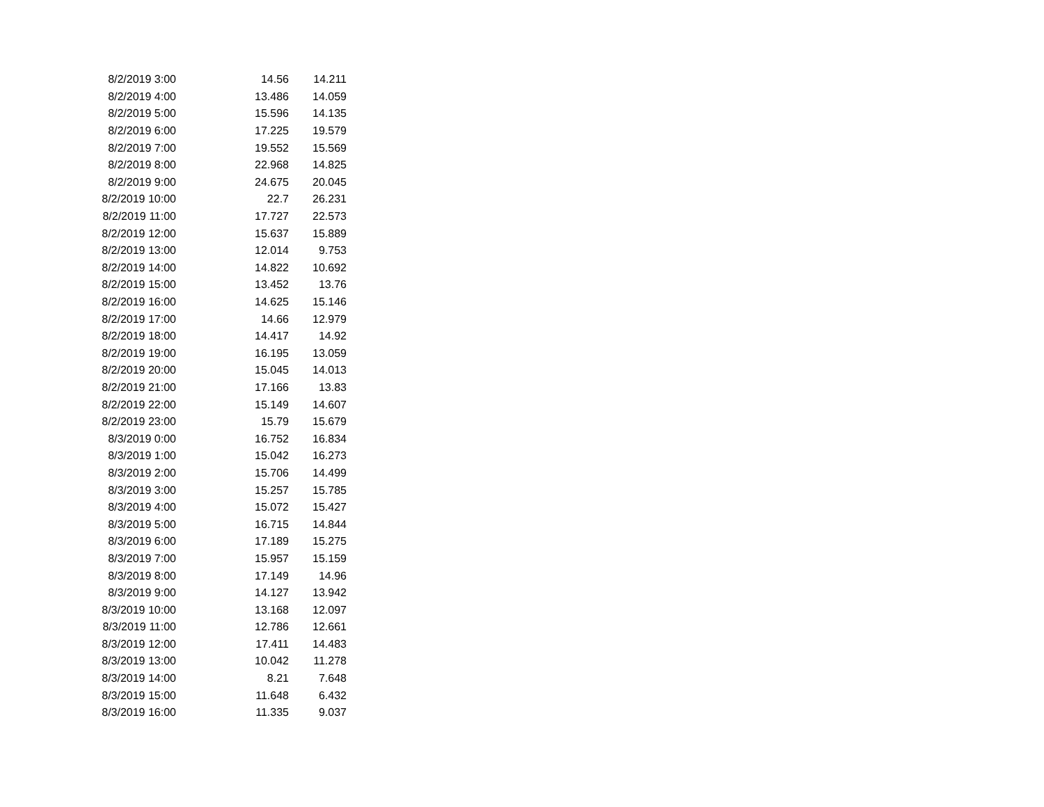| 8/2/2019 3:00 | 14.56 | 14.211 |
| 8/2/2019 4:00 | 13.486 | 14.059 |
| 8/2/2019 5:00 | 15.596 | 14.135 |
| 8/2/2019 6:00 | 17.225 | 19.579 |
| 8/2/2019 7:00 | 19.552 | 15.569 |
| 8/2/2019 8:00 | 22.968 | 14.825 |
| 8/2/2019 9:00 | 24.675 | 20.045 |
| 8/2/2019 10:00 | 22.7 | 26.231 |
| 8/2/2019 11:00 | 17.727 | 22.573 |
| 8/2/2019 12:00 | 15.637 | 15.889 |
| 8/2/2019 13:00 | 12.014 | 9.753 |
| 8/2/2019 14:00 | 14.822 | 10.692 |
| 8/2/2019 15:00 | 13.452 | 13.76 |
| 8/2/2019 16:00 | 14.625 | 15.146 |
| 8/2/2019 17:00 | 14.66 | 12.979 |
| 8/2/2019 18:00 | 14.417 | 14.92 |
| 8/2/2019 19:00 | 16.195 | 13.059 |
| 8/2/2019 20:00 | 15.045 | 14.013 |
| 8/2/2019 21:00 | 17.166 | 13.83 |
| 8/2/2019 22:00 | 15.149 | 14.607 |
| 8/2/2019 23:00 | 15.79 | 15.679 |
| 8/3/2019 0:00 | 16.752 | 16.834 |
| 8/3/2019 1:00 | 15.042 | 16.273 |
| 8/3/2019 2:00 | 15.706 | 14.499 |
| 8/3/2019 3:00 | 15.257 | 15.785 |
| 8/3/2019 4:00 | 15.072 | 15.427 |
| 8/3/2019 5:00 | 16.715 | 14.844 |
| 8/3/2019 6:00 | 17.189 | 15.275 |
| 8/3/2019 7:00 | 15.957 | 15.159 |
| 8/3/2019 8:00 | 17.149 | 14.96 |
| 8/3/2019 9:00 | 14.127 | 13.942 |
| 8/3/2019 10:00 | 13.168 | 12.097 |
| 8/3/2019 11:00 | 12.786 | 12.661 |
| 8/3/2019 12:00 | 17.411 | 14.483 |
| 8/3/2019 13:00 | 10.042 | 11.278 |
| 8/3/2019 14:00 | 8.21 | 7.648 |
| 8/3/2019 15:00 | 11.648 | 6.432 |
| 8/3/2019 16:00 | 11.335 | 9.037 |